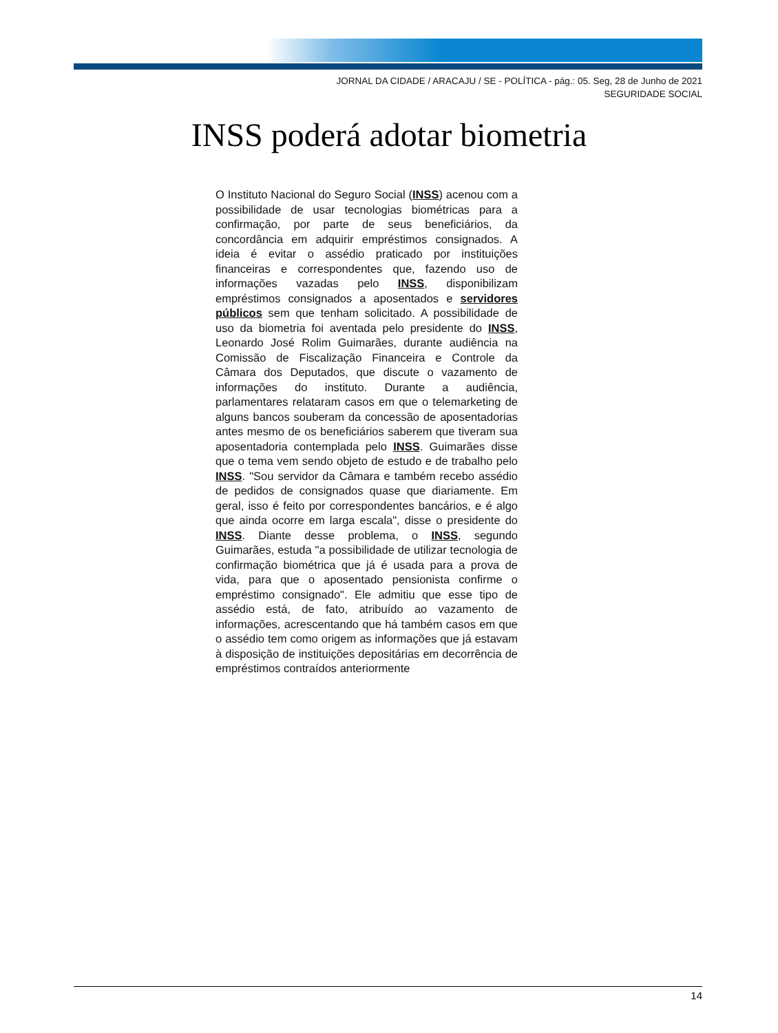JORNAL DA CIDADE / ARACAJU / SE - POLÍTICA - pág.: 05. Seg, 28 de Junho de 2021
SEGURIDADE SOCIAL
INSS poderá adotar biometria
O Instituto Nacional do Seguro Social (INSS) acenou com a possibilidade de usar tecnologias biométricas para a confirmação, por parte de seus beneficiários, da concordância em adquirir empréstimos consignados. A ideia é evitar o assédio praticado por instituições financeiras e correspondentes que, fazendo uso de informações vazadas pelo INSS, disponibilizam empréstimos consignados a aposentados e servidores públicos sem que tenham solicitado. A possibilidade de uso da biometria foi aventada pelo presidente do INSS, Leonardo José Rolim Guimarães, durante audiência na Comissão de Fiscalização Financeira e Controle da Câmara dos Deputados, que discute o vazamento de informações do instituto. Durante a audiência, parlamentares relataram casos em que o telemarketing de alguns bancos souberam da concessão de aposentadorias antes mesmo de os beneficiários saberem que tiveram sua aposentadoria contemplada pelo INSS. Guimarães disse que o tema vem sendo objeto de estudo e de trabalho pelo INSS. "Sou servidor da Câmara e também recebo assédio de pedidos de consignados quase que diariamente. Em geral, isso é feito por correspondentes bancários, e é algo que ainda ocorre em larga escala", disse o presidente do INSS. Diante desse problema, o INSS, segundo Guimarães, estuda "a possibilidade de utilizar tecnologia de confirmação biométrica que já é usada para a prova de vida, para que o aposentado pensionista confirme o empréstimo consignado". Ele admitiu que esse tipo de assédio está, de fato, atribuído ao vazamento de informações, acrescentando que há também casos em que o assédio tem como origem as informações que já estavam à disposição de instituições depositárias em decorrência de empréstimos contraídos anteriormente
14